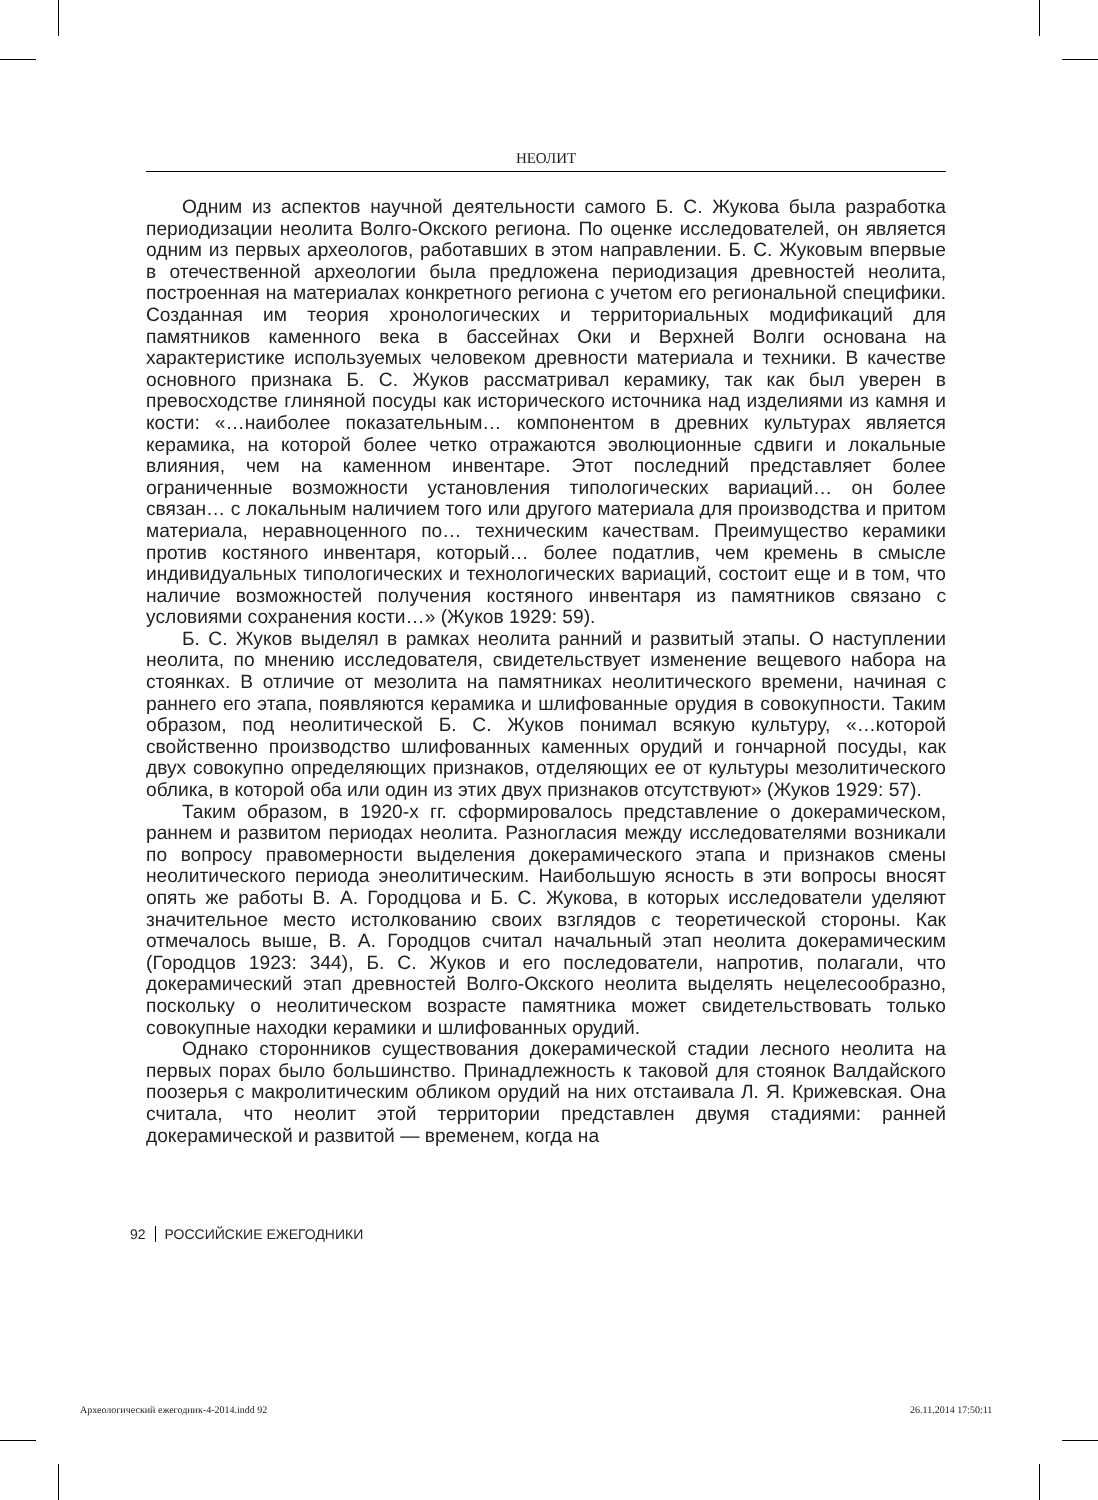НЕОЛИТ
Одним из аспектов научной деятельности самого Б. С. Жукова была разработка периодизации неолита Волго-Окского региона. По оценке исследователей, он является одним из первых археологов, работавших в этом направлении. Б. С. Жуковым впервые в отечественной археологии была предложена периодизация древностей неолита, построенная на материалах конкретного региона с учетом его региональной специфики. Созданная им теория хронологических и территориальных модификаций для памятников каменного века в бассейнах Оки и Верхней Волги основана на характеристике используемых человеком древности материала и техники. В качестве основного признака Б. С. Жуков рассматривал керамику, так как был уверен в превосходстве глиняной посуды как исторического источника над изделиями из камня и кости: «…наиболее показательным… компонентом в древних культурах является керамика, на которой более четко отражаются эволюционные сдвиги и локальные влияния, чем на каменном инвентаре. Этот последний представляет более ограниченные возможности установления типологических вариаций… он более связан… с локальным наличием того или другого материала для производства и притом материала, неравноценного по… техническим качествам. Преимущество керамики против костяного инвентаря, который… более податлив, чем кремень в смысле индивидуальных типологических и технологических вариаций, состоит еще и в том, что наличие возможностей получения костяного инвентаря из памятников связано с условиями сохранения кости…» (Жуков 1929: 59).
Б. С. Жуков выделял в рамках неолита ранний и развитый этапы. О наступлении неолита, по мнению исследователя, свидетельствует изменение вещевого набора на стоянках. В отличие от мезолита на памятниках неолитического времени, начиная с раннего его этапа, появляются керамика и шлифованные орудия в совокупности. Таким образом, под неолитической Б. С. Жуков понимал всякую культуру, «…которой свойственно производство шлифованных каменных орудий и гончарной посуды, как двух совокупно определяющих признаков, отделяющих ее от культуры мезолитического облика, в которой оба или один из этих двух признаков отсутствуют» (Жуков 1929: 57).
Таким образом, в 1920-х гг. сформировалось представление о докерамическом, раннем и развитом периодах неолита. Разногласия между исследователями возникали по вопросу правомерности выделения докерамического этапа и признаков смены неолитического периода энеолитическим. Наибольшую ясность в эти вопросы вносят опять же работы В. А. Городцова и Б. С. Жукова, в которых исследователи уделяют значительное место истолкованию своих взглядов с теоретической стороны. Как отмечалось выше, В. А. Городцов считал начальный этап неолита докерамическим (Городцов 1923: 344), Б. С. Жуков и его последователи, напротив, полагали, что докерамический этап древностей Волго-Окского неолита выделять нецелесообразно, поскольку о неолитическом возрасте памятника может свидетельствовать только совокупные находки керамики и шлифованных орудий.
Однако сторонников существования докерамической стадии лесного неолита на первых порах было большинство. Принадлежность к таковой для стоянок Валдайского поозерья с макролитическим обликом орудий на них отстаивала Л. Я. Крижевская. Она считала, что неолит этой территории представлен двумя стадиями: ранней докерамической и развитой — временем, когда на
92 РОССИЙСКИЕ ЕЖЕГОДНИКИ
Археологический ежегодник-4-2014.indd 92
26.11.2014 17:50:11